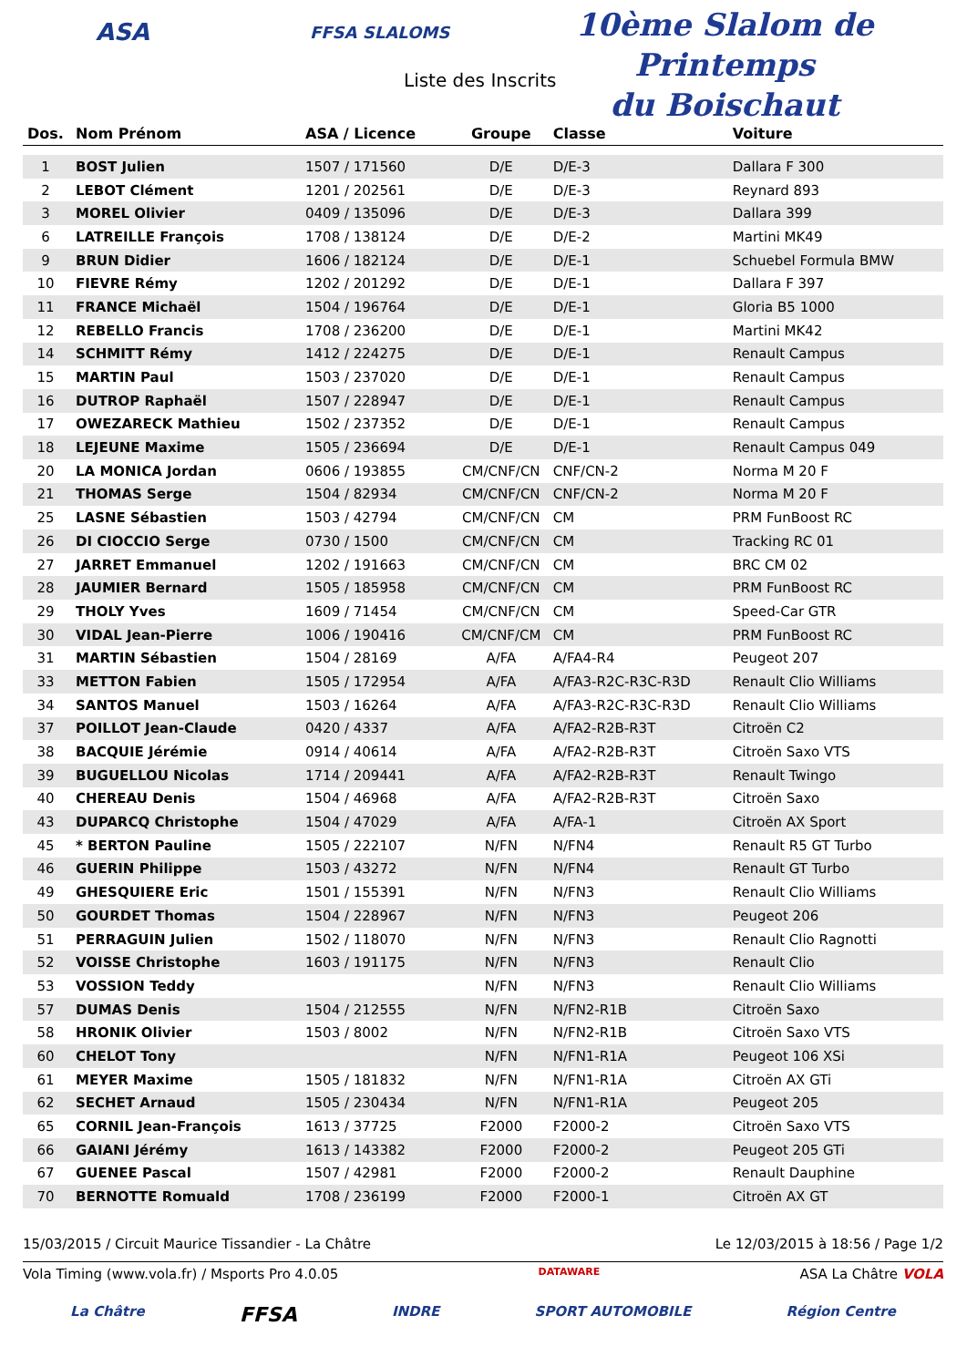ASA FFSA SLALOMS
10ème Slalom de Printemps
du Boischaut
Liste des Inscrits
| Dos. | Nom Prénom | ASA / Licence | Groupe | Classe | Voiture |
| --- | --- | --- | --- | --- | --- |
| 1 | BOST Julien | 1507 / 171560 | D/E | D/E-3 | Dallara F 300 |
| 2 | LEBOT Clément | 1201 / 202561 | D/E | D/E-3 | Reynard 893 |
| 3 | MOREL Olivier | 0409 / 135096 | D/E | D/E-3 | Dallara 399 |
| 6 | LATREILLE François | 1708 / 138124 | D/E | D/E-2 | Martini MK49 |
| 9 | BRUN Didier | 1606 / 182124 | D/E | D/E-1 | Schuebel Formula BMW |
| 10 | FIEVRE Rémy | 1202 / 201292 | D/E | D/E-1 | Dallara F 397 |
| 11 | FRANCE Michaël | 1504 / 196764 | D/E | D/E-1 | Gloria B5 1000 |
| 12 | REBELLO Francis | 1708 / 236200 | D/E | D/E-1 | Martini MK42 |
| 14 | SCHMITT Rémy | 1412 / 224275 | D/E | D/E-1 | Renault Campus |
| 15 | MARTIN Paul | 1503 / 237020 | D/E | D/E-1 | Renault Campus |
| 16 | DUTROP Raphaël | 1507 / 228947 | D/E | D/E-1 | Renault Campus |
| 17 | OWEZARECK Mathieu | 1502 / 237352 | D/E | D/E-1 | Renault Campus |
| 18 | LEJEUNE Maxime | 1505 / 236694 | D/E | D/E-1 | Renault Campus 049 |
| 20 | LA MONICA Jordan | 0606 / 193855 | CM/CNF/CN | CNF/CN-2 | Norma M 20 F |
| 21 | THOMAS Serge | 1504 / 82934 | CM/CNF/CN | CNF/CN-2 | Norma M 20 F |
| 25 | LASNE Sébastien | 1503 / 42794 | CM/CNF/CN | CM | PRM FunBoost RC |
| 26 | DI CIOCCIO Serge | 0730 / 1500 | CM/CNF/CN | CM | Tracking RC 01 |
| 27 | JARRET Emmanuel | 1202 / 191663 | CM/CNF/CN | CM | BRC CM 02 |
| 28 | JAUMIER Bernard | 1505 / 185958 | CM/CNF/CN | CM | PRM FunBoost RC |
| 29 | THOLY Yves | 1609 / 71454 | CM/CNF/CN | CM | Speed-Car GTR |
| 30 | VIDAL Jean-Pierre | 1006 / 190416 | CM/CNF/CM | CM | PRM FunBoost RC |
| 31 | MARTIN Sébastien | 1504 / 28169 | A/FA | A/FA4-R4 | Peugeot 207 |
| 33 | METTON Fabien | 1505 / 172954 | A/FA | A/FA3-R2C-R3C-R3D | Renault Clio Williams |
| 34 | SANTOS Manuel | 1503 / 16264 | A/FA | A/FA3-R2C-R3C-R3D | Renault Clio Williams |
| 37 | POILLOT Jean-Claude | 0420 / 4337 | A/FA | A/FA2-R2B-R3T | Citroën C2 |
| 38 | BACQUIE Jérémie | 0914 / 40614 | A/FA | A/FA2-R2B-R3T | Citroën Saxo VTS |
| 39 | BUGUELLOU Nicolas | 1714 / 209441 | A/FA | A/FA2-R2B-R3T | Renault Twingo |
| 40 | CHEREAU Denis | 1504 / 46968 | A/FA | A/FA2-R2B-R3T | Citroën Saxo |
| 43 | DUPARCQ Christophe | 1504 / 47029 | A/FA | A/FA-1 | Citroën AX Sport |
| 45 | * BERTON Pauline | 1505 / 222107 | N/FN | N/FN4 | Renault R5 GT Turbo |
| 46 | GUERIN Philippe | 1503 / 43272 | N/FN | N/FN4 | Renault GT Turbo |
| 49 | GHESQUIERE Eric | 1501 / 155391 | N/FN | N/FN3 | Renault Clio Williams |
| 50 | GOURDET Thomas | 1504 / 228967 | N/FN | N/FN3 | Peugeot 206 |
| 51 | PERRAGUIN Julien | 1502 / 118070 | N/FN | N/FN3 | Renault Clio Ragnotti |
| 52 | VOISSE Christophe | 1603 / 191175 | N/FN | N/FN3 | Renault Clio |
| 53 | VOSSION Teddy | | N/FN | N/FN3 | Renault Clio Williams |
| 57 | DUMAS Denis | 1504 / 212555 | N/FN | N/FN2-R1B | Citroën Saxo |
| 58 | HRONIK Olivier | 1503 / 8002 | N/FN | N/FN2-R1B | Citroën Saxo VTS |
| 60 | CHELOT Tony | | N/FN | N/FN1-R1A | Peugeot 106 XSi |
| 61 | MEYER Maxime | 1505 / 181832 | N/FN | N/FN1-R1A | Citroën AX GTi |
| 62 | SECHET Arnaud | 1505 / 230434 | N/FN | N/FN1-R1A | Peugeot 205 |
| 65 | CORNIL Jean-François | 1613 / 37725 | F2000 | F2000-2 | Citroën Saxo VTS |
| 66 | GAIANI Jérémy | 1613 / 143382 | F2000 | F2000-2 | Peugeot 205 GTi |
| 67 | GUENEE Pascal | 1507 / 42981 | F2000 | F2000-2 | Renault Dauphine |
| 70 | BERNOTTE Romuald | 1708 / 236199 | F2000 | F2000-1 | Citroën AX GT |
15/03/2015 / Circuit Maurice Tissandier - La Châtre Le 12/03/2015 à 18:56 / Page 1/2
Vola Timing (www.vola.fr) / Msports Pro 4.0.05 DATAWARE ASA La Châtre VOLA
La Châtre FFSA INDRE SPORT AUTOMOBILE Région Centre